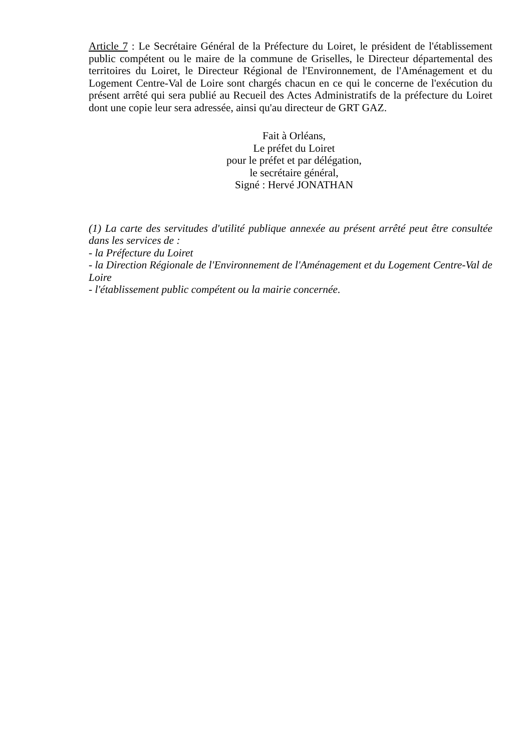Article 7 : Le Secrétaire Général de la Préfecture du Loiret, le président de l'établissement public compétent ou le maire de la commune de Griselles, le Directeur départemental des territoires du Loiret, le Directeur Régional de l'Environnement, de l'Aménagement et du Logement Centre-Val de Loire sont chargés chacun en ce qui le concerne de l'exécution du présent arrêté qui sera publié au Recueil des Actes Administratifs de la préfecture du Loiret dont une copie leur sera adressée, ainsi qu'au directeur de GRT GAZ.
Fait à Orléans,
Le préfet du Loiret
pour le préfet et par délégation,
le secrétaire général,
Signé : Hervé JONATHAN
(1) La carte des servitudes d'utilité publique annexée au présent arrêté peut être consultée dans les services de :
- la Préfecture du Loiret
- la Direction Régionale de l'Environnement de l'Aménagement et du Logement Centre-Val de Loire
- l'établissement public compétent ou la mairie concernée.